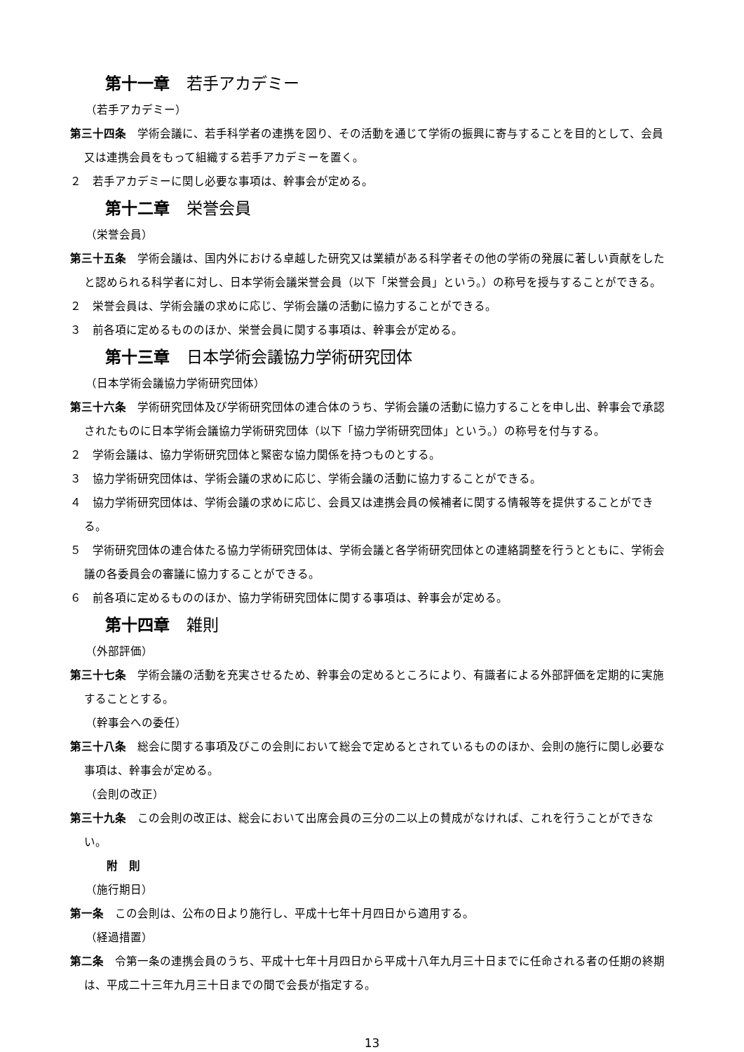第十一章 若手アカデミー
（若手アカデミー）
第三十四条　学術会議に、若手科学者の連携を図り、その活動を通じて学術の振興に寄与することを目的として、会員又は連携会員をもって組織する若手アカデミーを置く。
２　若手アカデミーに関し必要な事項は、幹事会が定める。
第十二章 栄誉会員
（栄誉会員）
第三十五条　学術会議は、国内外における卓越した研究又は業績がある科学者その他の学術の発展に著しい貢献をしたと認められる科学者に対し、日本学術会議栄誉会員（以下「栄誉会員」という。）の称号を授与することができる。
２　栄誉会員は、学術会議の求めに応じ、学術会議の活動に協力することができる。
３　前各項に定めるもののほか、栄誉会員に関する事項は、幹事会が定める。
第十三章 日本学術会議協力学術研究団体
（日本学術会議協力学術研究団体）
第三十六条　学術研究団体及び学術研究団体の連合体のうち、学術会議の活動に協力することを申し出、幹事会で承認されたものに日本学術会議協力学術研究団体（以下「協力学術研究団体」という。）の称号を付与する。
２　学術会議は、協力学術研究団体と緊密な協力関係を持つものとする。
３　協力学術研究団体は、学術会議の求めに応じ、学術会議の活動に協力することができる。
４　協力学術研究団体は、学術会議の求めに応じ、会員又は連携会員の候補者に関する情報等を提供することができる。
５　学術研究団体の連合体たる協力学術研究団体は、学術会議と各学術研究団体との連絡調整を行うとともに、学術会議の各委員会の審議に協力することができる。
６　前各項に定めるもののほか、協力学術研究団体に関する事項は、幹事会が定める。
第十四章 雑則
（外部評価）
第三十七条　学術会議の活動を充実させるため、幹事会の定めるところにより、有識者による外部評価を定期的に実施することとする。
（幹事会への委任）
第三十八条　総会に関する事項及びこの会則において総会で定めるとされているもののほか、会則の施行に関し必要な事項は、幹事会が定める。
（会則の改正）
第三十九条　この会則の改正は、総会において出席会員の三分の二以上の賛成がなければ、これを行うことができない。
附　則
（施行期日）
第一条　この会則は、公布の日より施行し、平成十七年十月四日から適用する。
（経過措置）
第二条　令第一条の連携会員のうち、平成十七年十月四日から平成十八年九月三十日までに任命される者の任期の終期は、平成二十三年九月三十日までの間で会長が指定する。
13